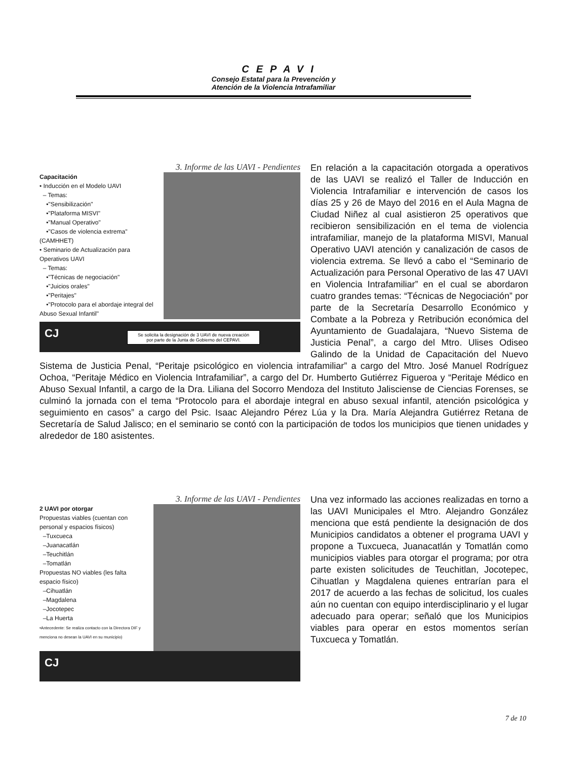CEPAVI
Consejo Estatal para la Prevención y
Atención de la Violencia Intrafamiliar
3. Informe de las UAVI - Pendientes
Capacitación
• Inducción en el Modelo UAVI
– Temas:
•"Sensibilización"
•"Plataforma MISVI"
•"Manual Operativo"
•"Casos de violencia extrema" (CAMHHET)
• Seminario de Actualización para Operativos UAVI
– Temas:
•"Técnicas de negociación"
•"Juicios orales"
•"Peritajes"
•"Protocolo para el abordaje integral del Abuso Sexual Infantil"
CJ
Se solicita la designación de 3 UAVI de nueva creación
por parte de la Junta de Gobierno del CEPAVI.
En relación a la capacitación otorgada a operativos de las UAVI se realizó el Taller de Inducción en Violencia Intrafamiliar e intervención de casos los días 25 y 26 de Mayo del 2016 en el Aula Magna de Ciudad Niñez al cual asistieron 25 operativos que recibieron sensibilización en el tema de violencia intrafamiliar, manejo de la plataforma MISVI, Manual Operativo UAVI atención y canalización de casos de violencia extrema. Se llevó a cabo el “Seminario de Actualización para Personal Operativo de las 47 UAVI en Violencia Intrafamiliar” en el cual se abordaron cuatro grandes temas: “Técnicas de Negociación” por parte de la Secretaría Desarrollo Económico y Combate a la Pobreza y Retribución económica del Ayuntamiento de Guadalajara, “Nuevo Sistema de Justicia Penal”, a cargo del Mtro. Ulises Odiseo Galindo de la Unidad de Capacitación del Nuevo Sistema de Justicia Penal, “Peritaje psicológico en violencia intrafamiliar” a cargo del Mtro. José Manuel Rodríguez Ochoa, “Peritaje Médico en Violencia Intrafamiliar”, a cargo del Dr. Humberto Gutiérrez Figueroa y “Peritaje Médico en Abuso Sexual Infantil, a cargo de la Dra. Liliana del Socorro Mendoza del Instituto Jalisciense de Ciencias Forenses, se culminó la jornada con el tema “Protocolo para el abordaje integral en abuso sexual infantil, atención psicológica y seguimiento en casos” a cargo del Psic. Isaac Alejandro Pérez Lúa y la Dra. María Alejandra Gutiérrez Retana de Secretaría de Salud Jalisco; en el seminario se contó con la participación de todos los municipios que tienen unidades y alrededor de 180 asistentes.
3. Informe de las UAVI - Pendientes
2 UAVI por otorgar
Propuestas viables (cuentan con personal y espacios físicos)
–Tuxcueca
–Juanacatlán
–Teuchitlán
–Tomatlán
Propuestas NO viables (les falta espacio físico)
–Cihuatlán
–Magdalena
–Jocotepec
–La Huerta
•Antecedente: Se realiza contacto con la Directora DIF y menciona no desean la UAVI en su municipio)
CJ
Una vez informado las acciones realizadas en torno a las UAVI Municipales el Mtro. Alejandro González menciona que está pendiente la designación de dos Municipios candidatos a obtener el programa UAVI y propone a Tuxcueca, Juanacatlán y Tomatlán como municipios viables para otorgar el programa; por otra parte existen solicitudes de Teuchitlan, Jocotepec, Cihuatlan y Magdalena quienes entrarían para el 2017 de acuerdo a las fechas de solicitud, los cuales aún no cuentan con equipo interdisciplinario y el lugar adecuado para operar; señaló que los Municipios viables para operar en estos momentos serían Tuxcueca y Tomatlán.
7 de 10